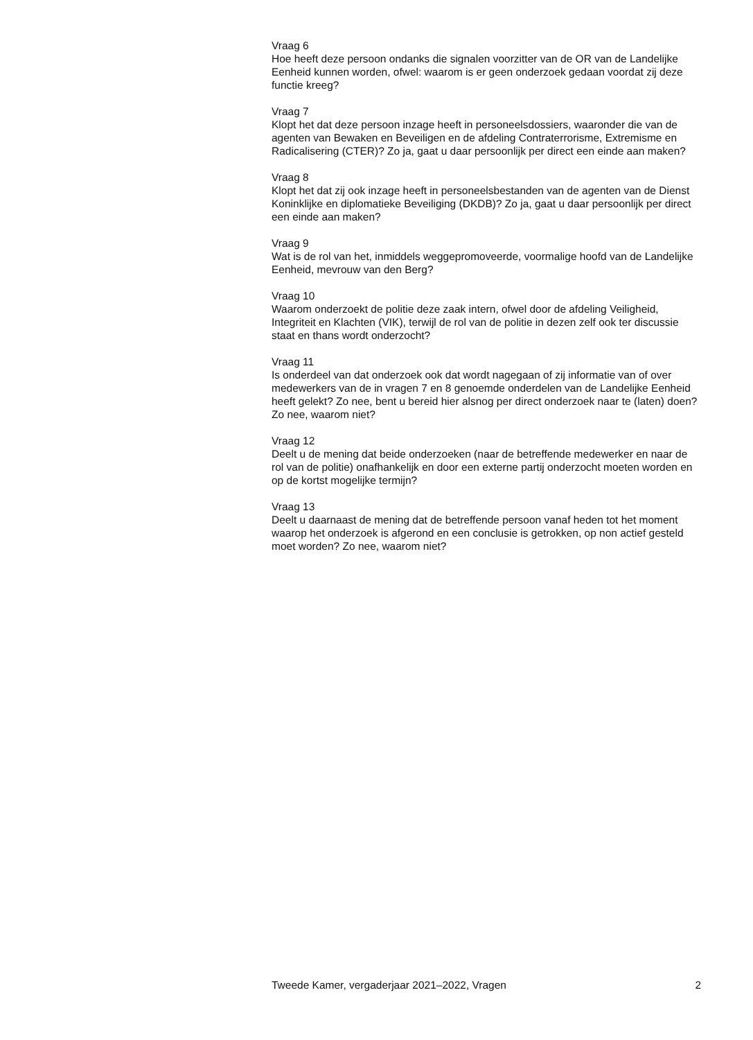Vraag 6
Hoe heeft deze persoon ondanks die signalen voorzitter van de OR van de Landelijke Eenheid kunnen worden, ofwel: waarom is er geen onderzoek gedaan voordat zij deze functie kreeg?
Vraag 7
Klopt het dat deze persoon inzage heeft in personeelsdossiers, waaronder die van de agenten van Bewaken en Beveiligen en de afdeling Contraterrorisme, Extremisme en Radicalisering (CTER)? Zo ja, gaat u daar persoonlijk per direct een einde aan maken?
Vraag 8
Klopt het dat zij ook inzage heeft in personeelsbestanden van de agenten van de Dienst Koninklijke en diplomatieke Beveiliging (DKDB)? Zo ja, gaat u daar persoonlijk per direct een einde aan maken?
Vraag 9
Wat is de rol van het, inmiddels weggepromoveerde, voormalige hoofd van de Landelijke Eenheid, mevrouw van den Berg?
Vraag 10
Waarom onderzoekt de politie deze zaak intern, ofwel door de afdeling Veiligheid, Integriteit en Klachten (VIK), terwijl de rol van de politie in dezen zelf ook ter discussie staat en thans wordt onderzocht?
Vraag 11
Is onderdeel van dat onderzoek ook dat wordt nagegaan of zij informatie van of over medewerkers van de in vragen 7 en 8 genoemde onderdelen van de Landelijke Eenheid heeft gelekt? Zo nee, bent u bereid hier alsnog per direct onderzoek naar te (laten) doen? Zo nee, waarom niet?
Vraag 12
Deelt u de mening dat beide onderzoeken (naar de betreffende medewerker en naar de rol van de politie) onafhankelijk en door een externe partij onderzocht moeten worden en op de kortst mogelijke termijn?
Vraag 13
Deelt u daarnaast de mening dat de betreffende persoon vanaf heden tot het moment waarop het onderzoek is afgerond en een conclusie is getrokken, op non actief gesteld moet worden? Zo nee, waarom niet?
Tweede Kamer, vergaderjaar 2021–2022, Vragen 2